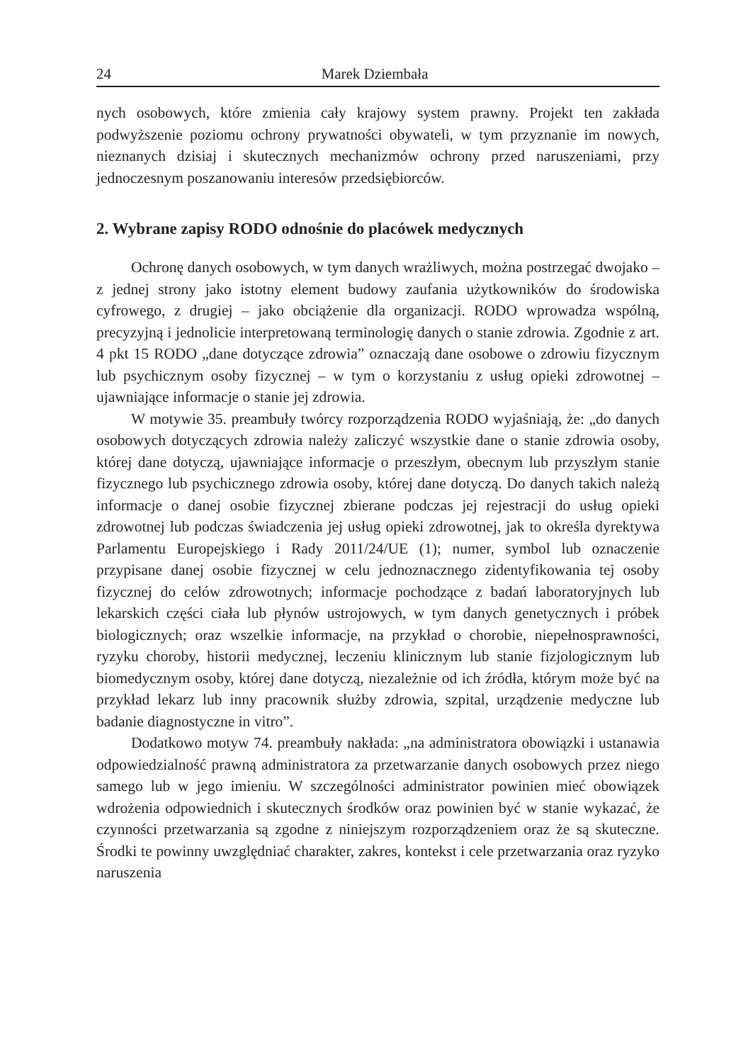24 Marek Dziembała
nych osobowych, które zmienia cały krajowy system prawny. Projekt ten zakłada podwyższenie poziomu ochrony prywatności obywateli, w tym przyznanie im nowych, nieznanych dzisiaj i skutecznych mechanizmów ochrony przed naruszeniami, przy jednoczesnym poszanowaniu interesów przedsiębiorców.
2. Wybrane zapisy RODO odnośnie do placówek medycznych
Ochronę danych osobowych, w tym danych wrażliwych, można postrzegać dwojako – z jednej strony jako istotny element budowy zaufania użytkowników do środowiska cyfrowego, z drugiej – jako obciążenie dla organizacji. RODO wprowadza wspólną, precyzyjną i jednolicie interpretowaną terminologię danych o stanie zdrowia. Zgodnie z art. 4 pkt 15 RODO „dane dotyczące zdrowia” oznaczają dane osobowe o zdrowiu fizycznym lub psychicznym osoby fizycznej – w tym o korzystaniu z usług opieki zdrowotnej – ujawniające informacje o stanie jej zdrowia.
W motywie 35. preambuły twórcy rozporządzenia RODO wyjaśniają, że: „do danych osobowych dotyczących zdrowia należy zaliczyć wszystkie dane o stanie zdrowia osoby, której dane dotyczą, ujawniające informacje o przeszłym, obecnym lub przyszłym stanie fizycznego lub psychicznego zdrowia osoby, której dane dotyczą. Do danych takich należą informacje o danej osobie fizycznej zbierane podczas jej rejestracji do usług opieki zdrowotnej lub podczas świadczenia jej usług opieki zdrowotnej, jak to określa dyrektywa Parlamentu Europejskiego i Rady 2011/24/UE (1); numer, symbol lub oznaczenie przypisane danej osobie fizycznej w celu jednoznacznego zidentyfikowania tej osoby fizycznej do celów zdrowotnych; informacje pochodzące z badań laboratoryjnych lub lekarskich części ciała lub płynów ustrojowych, w tym danych genetycznych i próbek biologicznych; oraz wszelkie informacje, na przykład o chorobie, niepełnosprawności, ryzyku choroby, historii medycznej, leczeniu klinicznym lub stanie fizjologicznym lub biomedycznym osoby, której dane dotyczą, niezależnie od ich źródła, którym może być na przykład lekarz lub inny pracownik służby zdrowia, szpital, urządzenie medyczne lub badanie diagnostyczne in vitro”.
Dodatkowo motyw 74. preambuły nakłada: „na administratora obowiązki i ustanawia odpowiedzialność prawną administratora za przetwarzanie danych osobowych przez niego samego lub w jego imieniu. W szczególności administrator powinien mieć obowiązek wdrożenia odpowiednich i skutecznych środków oraz powinien być w stanie wykazać, że czynności przetwarzania są zgodne z niniejszym rozporządzeniem oraz że są skuteczne. Środki te powinny uwzględniać charakter, zakres, kontekst i cele przetwarzania oraz ryzyko naruszenia